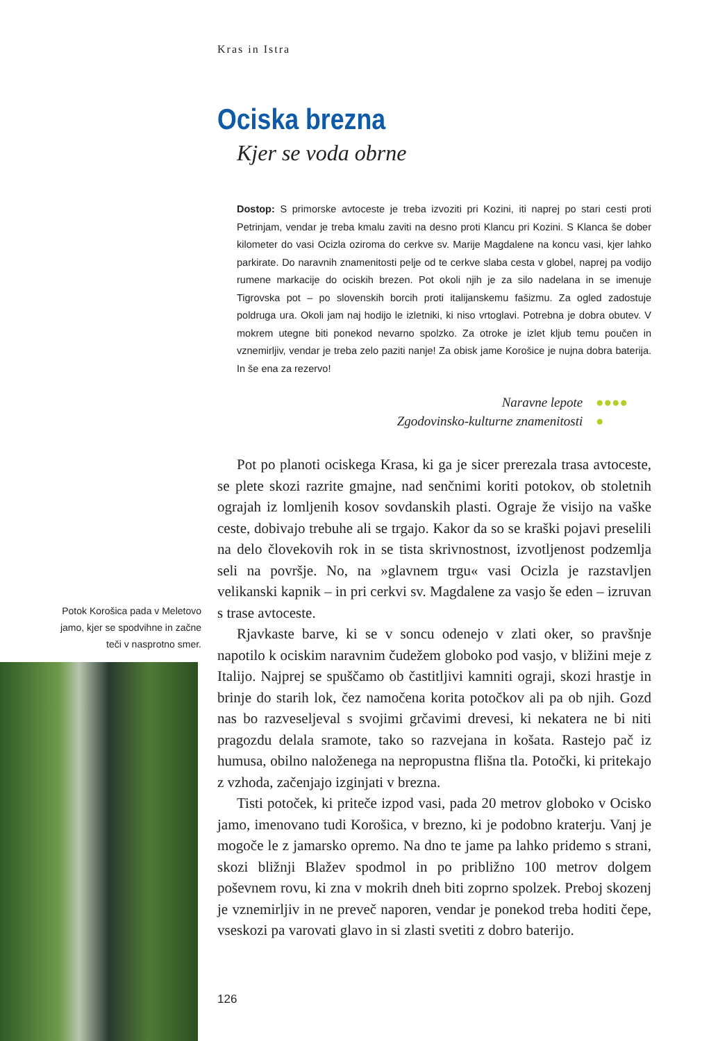Kras in Istra
Ociska brezna
Kjer se voda obrne
Dostop: S primorske avtoceste je treba izvoziti pri Kozini, iti naprej po stari cesti proti Petrinjam, vendar je treba kmalu zaviti na desno proti Klancu pri Kozini. S Klanca še dober kilometer do vasi Ocizla oziroma do cerkve sv. Marije Magdalene na koncu vasi, kjer lahko parkirate. Do naravnih znamenitosti pelje od te cerkve slaba cesta v globel, naprej pa vodijo rumene markacije do ociskih brezen. Pot okoli njih je za silo nadelana in se imenuje Tigrovska pot – po slovenskih borcih proti italijanskemu fašizmu. Za ogled zadostuje poldruga ura. Okoli jam naj hodijo le izletniki, ki niso vrtoglavi. Potrebna je dobra obutev. V mokrem utegne biti ponekod nevarno spolzko. Za otroke je izlet kljub temu poučen in vznemirljiv, vendar je treba zelo paziti nanje! Za obisk jame Korošice je nujna dobra baterija. In še ena za rezervo!
Naravne lepote ●●●●
Zgodovinsko-kulturne znamenitosti ●
Pot po planoti ociskega Krasa, ki ga je sicer prerezala trasa avtoceste, se plete skozi razrite gmajne, nad senčnimi koriti potokov, ob stoletnih ograjah iz lomljenih kosov sovdanskih plasti. Ograje že visijo na vaške ceste, dobivajo trebuhe ali se trgajo. Kakor da so se kraški pojavi preselili na delo človekovih rok in se tista skrivnostnost, izvotljenost podzemlja seli na površje. No, na »glavnem trgu« vasi Ocizla je razstavljen velikanski kapnik – in pri cerkvi sv. Magdalene za vasjo še eden – izruvan s trase avtoceste.
Rjavkaste barve, ki se v soncu odenejo v zlati oker, so pravšnje napotilo k ociskim naravnim čudežem globoko pod vasjo, v bližini meje z Italijo. Najprej se spuščamo ob častitljivi kamniti ograji, skozi hrastje in brinje do starih lok, čez namočena korita potočkov ali pa ob njih. Gozd nas bo razveseljeval s svojimi grčavimi drevesi, ki nekatera ne bi niti pragozdu delala sramote, tako so razvejana in košata. Rastejo pač iz humusa, obilno naloženega na nepropustna flišna tla. Potočki, ki pritekajo z vzhoda, začenjajo izginjati v brezna.
Tisti potoček, ki priteče izpod vasi, pada 20 metrov globoko v Ocisko jamo, imenovano tudi Korošica, v brezno, ki je podobno kraterju. Vanj je mogoče le z jamarsko opremo. Na dno te jame pa lahko pridemo s strani, skozi bližnji Blažev spodmol in po približno 100 metrov dolgem poševnem rovu, ki zna v mokrih dneh biti zoprno spolzek. Preboj skozenj je vznemirljiv in ne preveč naporen, vendar je ponekod treba hoditi čepe, vseskozi pa varovati glavo in si zlasti svetiti z dobro baterijo.
Potok Korošica pada v Meletovo jamo, kjer se spodvihne in začne teči v nasprotno smer.
126